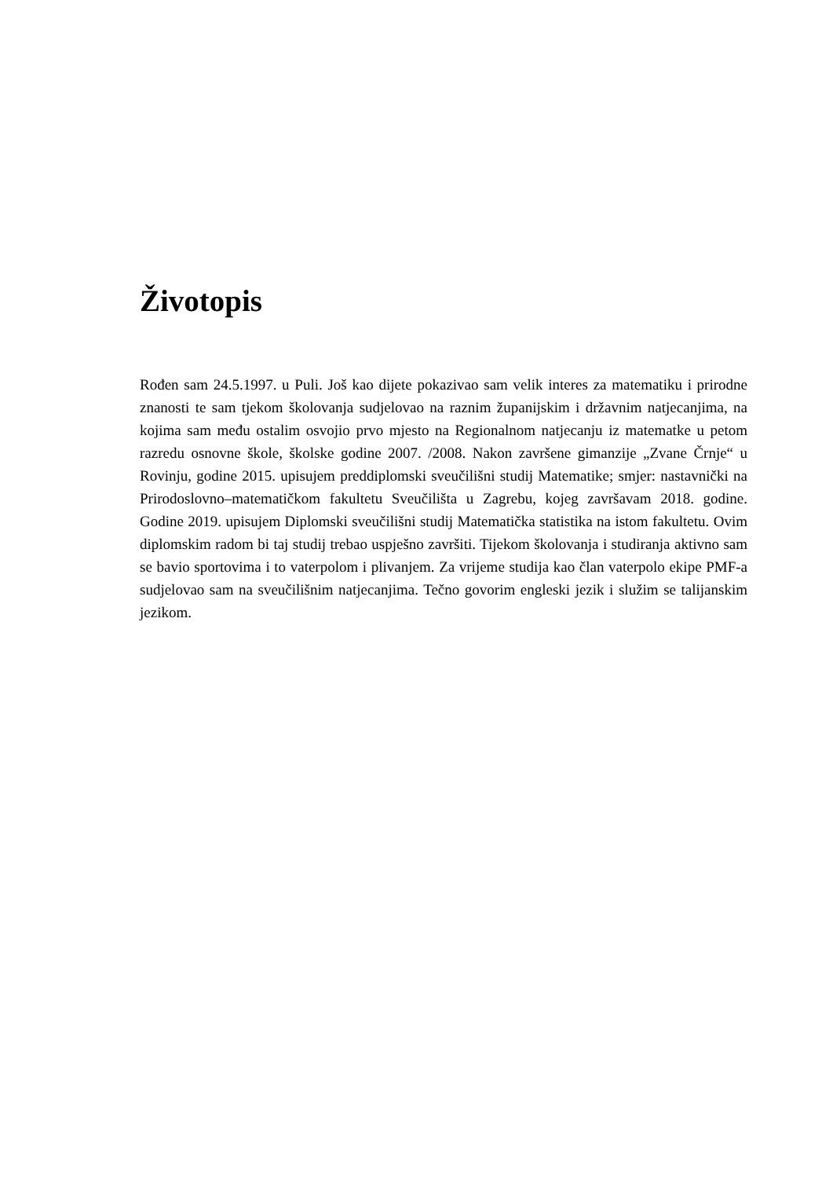Životopis
Rođen sam 24.5.1997. u Puli. Još kao dijete pokazivao sam velik interes za matematiku i prirodne znanosti te sam tjekom školovanja sudjelovao na raznim županijskim i državnim natjecanjima, na kojima sam među ostalim osvojio prvo mjesto na Regionalnom natjecanju iz matematke u petom razredu osnovne škole, školske godine 2007. /2008. Nakon završene gimanzije „Zvane Črnje“ u Rovinju, godine 2015. upisujem preddiplomski sveučilišni studij Matematike; smjer: nastavnički na Prirodoslovno–matematičkom fakultetu Sveučilišta u Zagrebu, kojeg završavam 2018. godine. Godine 2019. upisujem Diplomski sveučilišni studij Matematička statistika na istom fakultetu. Ovim diplomskim radom bi taj studij trebao uspješno završiti. Tijekom školovanja i studiranja aktivno sam se bavio sportovima i to vaterpolom i plivanjem. Za vrijeme studija kao član vaterpolo ekipe PMF-a sudjelovao sam na sveučilišnim natjecanjima. Tečno govorim engleski jezik i služim se talijanskim jezikom.